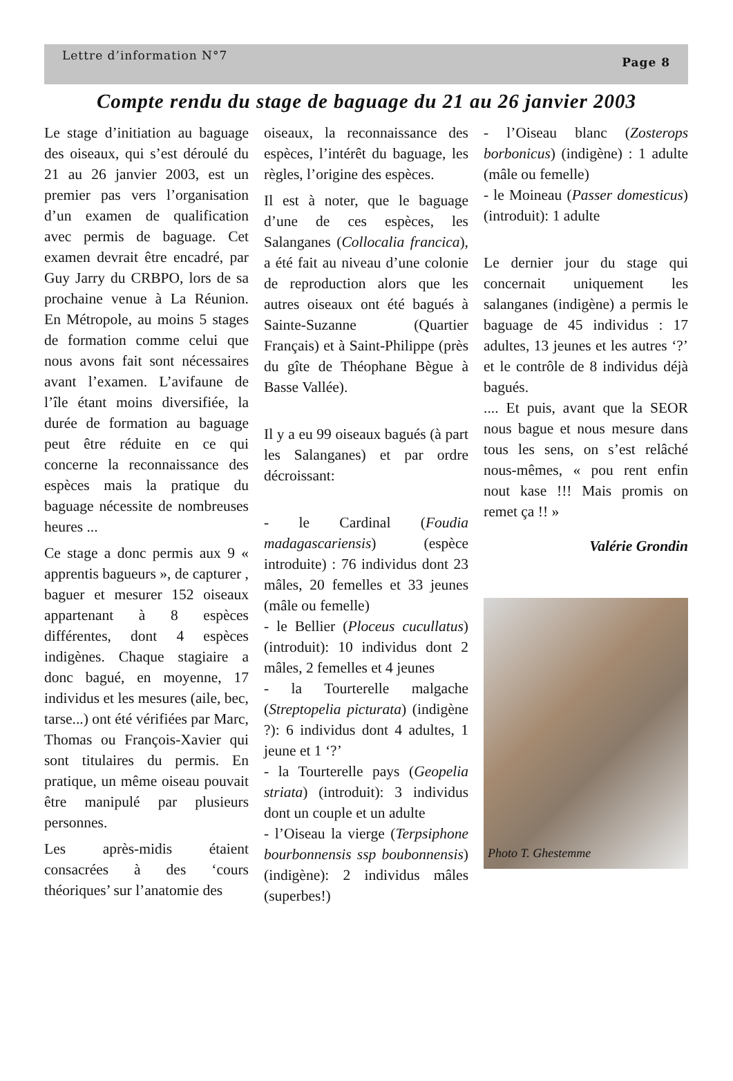Lettre d’information N°7 Page 8
Compte rendu du stage de baguage du 21 au 26 janvier 2003
Le stage d’initiation au baguage des oiseaux, qui s’est déroulé du 21 au 26 janvier 2003, est un premier pas vers l’organisation d’un examen de qualification avec permis de baguage. Cet examen devrait être encadré, par Guy Jarry du CRBPO, lors de sa prochaine venue à La Réunion. En Métropole, au moins 5 stages de formation comme celui que nous avons fait sont nécessaires avant l’examen. L’avifaune de l’île étant moins diversifiée, la durée de formation au baguage peut être réduite en ce qui concerne la reconnaissance des espèces mais la pratique du baguage nécessite de nombreuses heures ...
Ce stage a donc permis aux 9 « apprentis bagueurs », de capturer , baguer et mesurer 152 oiseaux appartenant à 8 espèces différentes, dont 4 espèces indigènes. Chaque stagiaire a donc bagué, en moyenne, 17 individus et les mesures (aile, bec, tarse...) ont été vérifiées par Marc, Thomas ou François-Xavier qui sont titulaires du permis. En pratique, un même oiseau pouvait être manipulé par plusieurs personnes.
Les après-midis étaient consacrées à des ‘cours théoriques’ sur l’anatomie des
oiseaux, la reconnaissance des espèces, l’intérêt du baguage, les règles, l’origine des espèces.
Il est à noter, que le baguage d’une de ces espèces, les Salanganes (Collocalia francica), a été fait au niveau d’une colonie de reproduction alors que les autres oiseaux ont été bagués à Sainte-Suzanne (Quartier Français) et à Saint-Philippe (près du gîte de Théophane Bègue à Basse Vallée).
Il y a eu 99 oiseaux bagués (à part les Salanganes) et par ordre décroissant:
- le Cardinal (Foudia madagascariensis) (espèce introduite) : 76 individus dont 23 mâles, 20 femelles et 33 jeunes (mâle ou femelle)
- le Bellier (Ploceus cucullatus) (introduit): 10 individus dont 2 mâles, 2 femelles et 4 jeunes
- la Tourterelle malgache (Streptopelia picturata) (indigène ?): 6 individus dont 4 adultes, 1 jeune et 1 ‘?’
- la Tourterelle pays (Geopelia striata) (introduit): 3 individus dont un couple et un adulte
- l’Oiseau la vierge (Terpsiphone bourbonnensis ssp boubonnensis) (indigène): 2 individus mâles (superbes!)
- l’Oiseau blanc (Zosterops borbonicus) (indigène) : 1 adulte (mâle ou femelle)
- le Moineau (Passer domesticus) (introduit): 1 adulte
Le dernier jour du stage qui concernait uniquement les salanganes (indigène) a permis le baguage de 45 individus : 17 adultes, 13 jeunes et les autres ‘?’ et le contrôle de 8 individus déjà bagués.
.... Et puis, avant que la SEOR nous bague et nous mesure dans tous les sens, on s’est relâché nous-mêmes, « pou rent enfin nout kase !!! Mais promis on remet ça !! »
Valérie Grondin
Photo T. Ghestemme